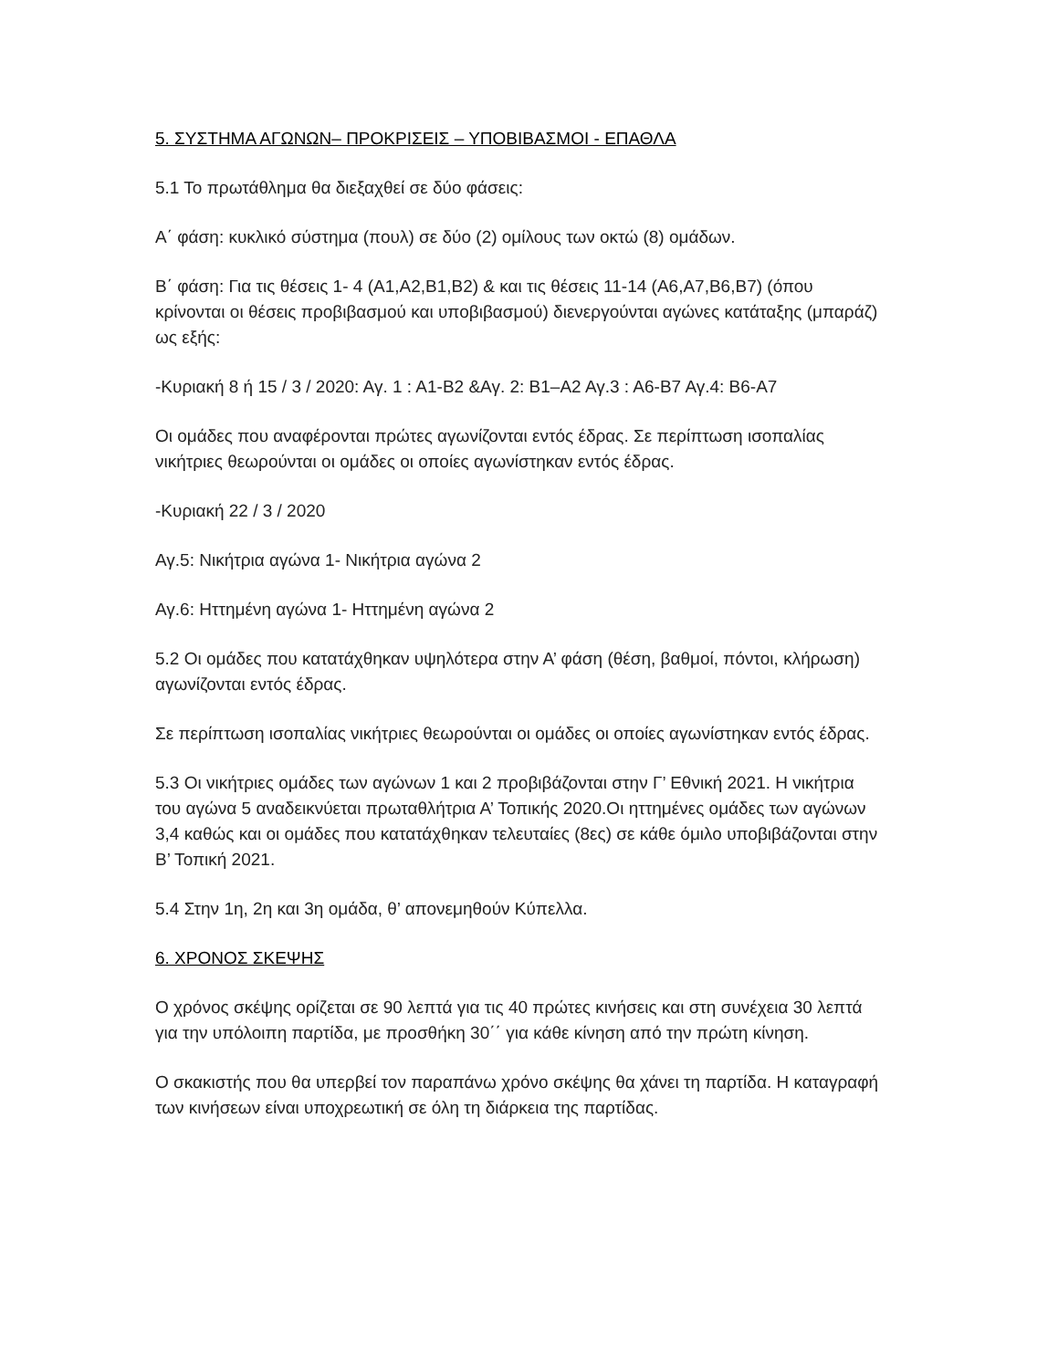5. ΣΥΣΤΗΜΑ ΑΓΩΝΩΝ– ΠΡΟΚΡΙΣΕΙΣ – ΥΠΟΒΙΒΑΣΜΟΙ - ΕΠΑΘΛΑ
5.1 Το πρωτάθλημα θα διεξαχθεί σε δύο φάσεις:
Α΄ φάση: κυκλικό σύστημα (πουλ) σε δύο (2) ομίλους των οκτώ (8) ομάδων.
Β΄ φάση: Για τις θέσεις 1- 4 (Α1,Α2,Β1,Β2) & και τις θέσεις 11-14 (Α6,Α7,Β6,Β7) (όπου κρίνονται οι θέσεις προβιβασμού και υποβιβασμού) διενεργούνται αγώνες κατάταξης (μπαράζ) ως εξής:
-Κυριακή 8 ή 15 / 3 / 2020: Αγ. 1 : Α1-Β2 &Αγ. 2: Β1–Α2 Αγ.3 : Α6-Β7 Αγ.4: Β6-Α7
Οι ομάδες που αναφέρονται πρώτες αγωνίζονται εντός έδρας. Σε περίπτωση ισοπαλίας νικήτριες θεωρούνται οι ομάδες οι οποίες αγωνίστηκαν εντός έδρας.
-Κυριακή 22 / 3 / 2020
Αγ.5: Νικήτρια αγώνα 1- Νικήτρια αγώνα 2
Αγ.6: Ηττημένη αγώνα 1- Ηττημένη αγώνα 2
5.2 Οι ομάδες που κατατάχθηκαν υψηλότερα στην Α’ φάση (θέση, βαθμοί, πόντοι, κλήρωση) αγωνίζονται εντός έδρας.
Σε περίπτωση ισοπαλίας νικήτριες θεωρούνται οι ομάδες οι οποίες αγωνίστηκαν εντός έδρας.
5.3 Οι νικήτριες ομάδες των αγώνων 1 και 2 προβιβάζονται στην Γ’ Εθνική 2021. Η νικήτρια του αγώνα 5 αναδεικνύεται πρωταθλήτρια Α’ Τοπικής 2020.Οι ηττημένες ομάδες των αγώνων 3,4 καθώς και οι ομάδες που κατατάχθηκαν τελευταίες (8ες) σε κάθε όμιλο υποβιβάζονται στην Β’ Τοπική 2021.
5.4 Στην 1η, 2η και 3η ομάδα, θ’ απονεμηθούν Κύπελλα.
6. ΧΡΟΝΟΣ ΣΚΕΨΗΣ
Ο χρόνος σκέψης ορίζεται σε 90 λεπτά για τις 40 πρώτες κινήσεις και στη συνέχεια 30 λεπτά για την υπόλοιπη παρτίδα, με προσθήκη 30΄΄ για κάθε κίνηση από την πρώτη κίνηση.
Ο σκακιστής που θα υπερβεί τον παραπάνω χρόνο σκέψης θα χάνει τη παρτίδα. Η καταγραφή των κινήσεων είναι υποχρεωτική σε όλη τη διάρκεια της παρτίδας.